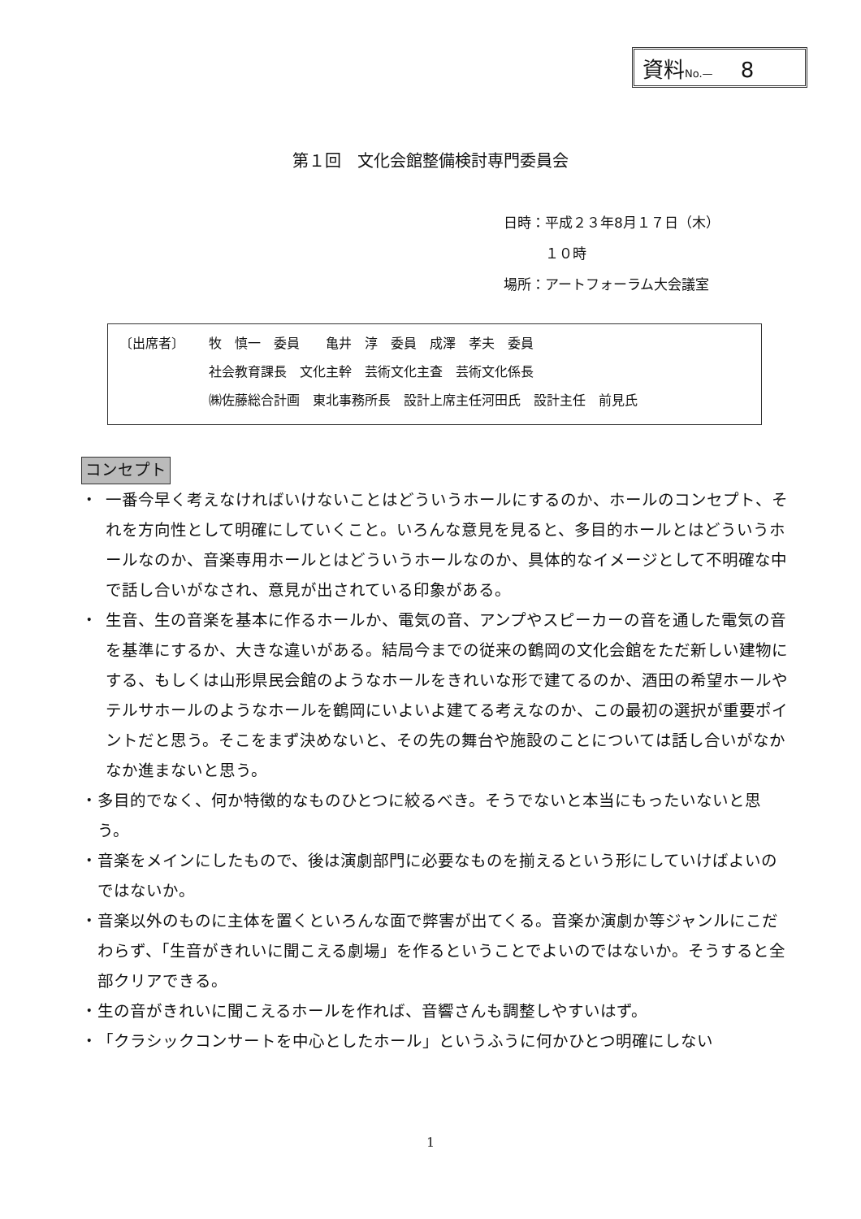資料No.—　 8
第１回　文化会館整備検討専門委員会
日時：平成２３年8月１７日（木）
　　　１０時
場所：アートフォーラム大会議室
〔出席者〕 牧　慎一　委員　　亀井　淳　委員　成澤　孝夫　委員
社会教育課長　文化主幹　芸術文化主査　芸術文化係長
㈱佐藤総合計画　東北事務所長　設計上席主任河田氏　設計主任　前見氏
コンセプト
・ 一番今早く考えなければいけないことはどういうホールにするのか、ホールのコンセプト、それを方向性として明確にしていくこと。いろんな意見を見ると、多目的ホールとはどういうホールなのか、音楽専用ホールとはどういうホールなのか、具体的なイメージとして不明確な中で話し合いがなされ、意見が出されている印象がある。
・ 生音、生の音楽を基本に作るホールか、電気の音、アンプやスピーカーの音を通した電気の音を基準にするか、大きな違いがある。結局今までの従来の鶴岡の文化会館をただ新しい建物にする、もしくは山形県民会館のようなホールをきれいな形で建てるのか、酒田の希望ホールやテルサホールのようなホールを鶴岡にいよいよ建てる考えなのか、この最初の選択が重要ポイントだと思う。そこをまず決めないと、その先の舞台や施設のことについては話し合いがなかなか進まないと思う。
・ 多目的でなく、何か特徴的なものひとつに絞るべき。そうでないと本当にもったいないと思う。
・ 音楽をメインにしたもので、後は演劇部門に必要なものを揃えるという形にしていけばよいのではないか。
・ 音楽以外のものに主体を置くといろんな面で弊害が出てくる。音楽か演劇か等ジャンルにこだわらず、「生音がきれいに聞こえる劇場」を作るということでよいのではないか。そうすると全部クリアできる。
・ 生の音がきれいに聞こえるホールを作れば、音響さんも調整しやすいはず。
・ 「クラシックコンサートを中心としたホール」というふうに何かひとつ明確にしない
1